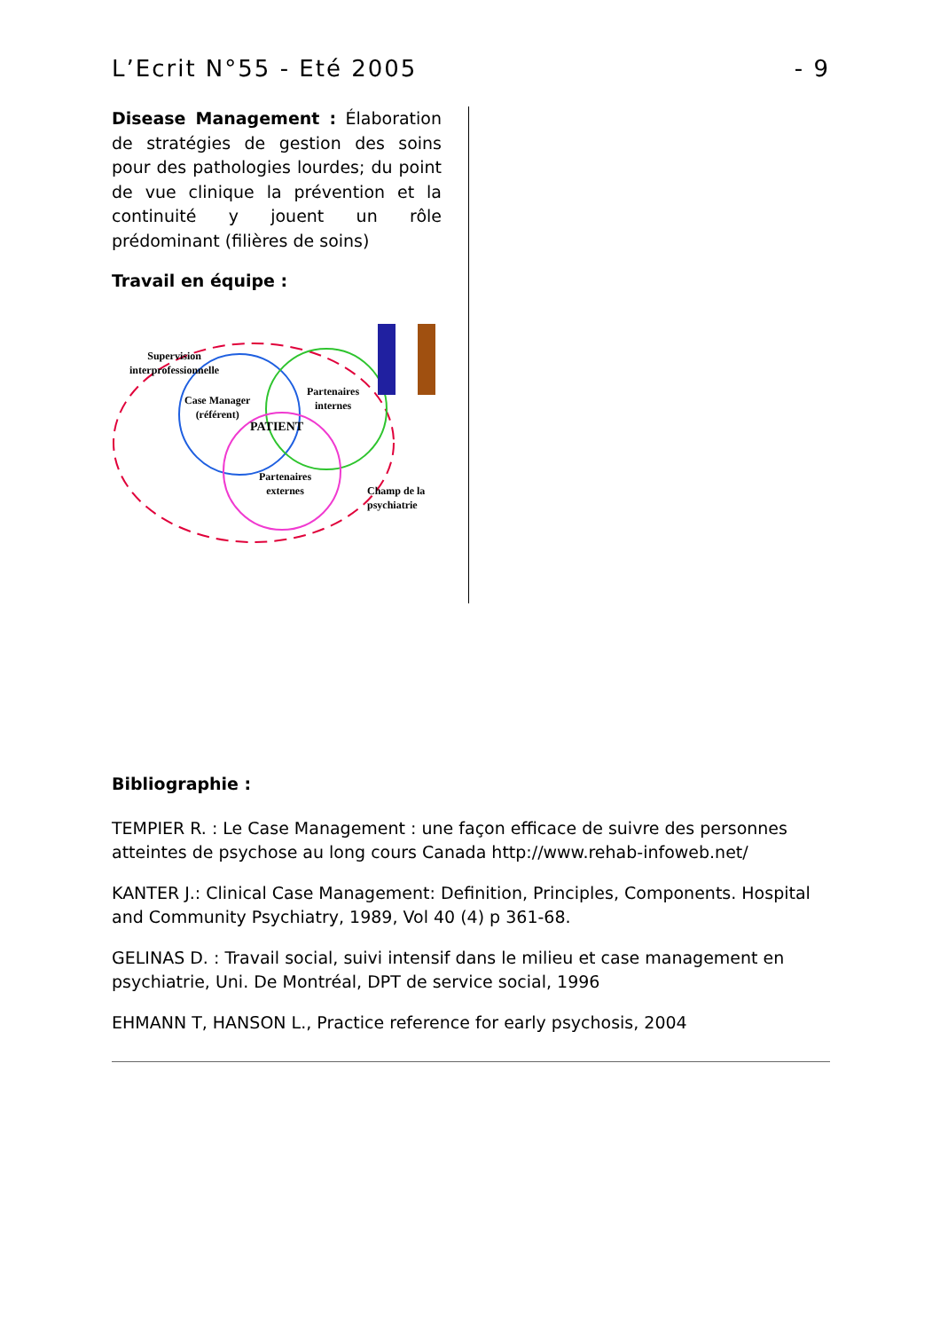L’Ecrit N°55 - Eté 2005 - 9
Disease Management : Élaboration de stratégies de gestion des soins pour des pathologies lourdes; du point de vue clinique la prévention et la continuité y jouent un rôle prédominant (filières de soins)
Travail en équipe :
Supervision
interprofessionnelle
Case Manager
(référent)
Partenaires
internes
PATIENT
Partenaires
externes Champ de la
psychiatrie
Bibliographie :
TEMPIER R. : Le Case Management : une façon efficace de suivre des personnes atteintes de psychose au long cours Canada http://www.rehab-infoweb.net/
KANTER J.: Clinical Case Management: Definition, Principles, Components. Hospital and Community Psychiatry, 1989, Vol 40 (4) p 361-68.
GELINAS D. : Travail social, suivi intensif dans le milieu et case management en psychiatrie, Uni. De Montréal, DPT de service social, 1996
EHMANN T, HANSON L., Practice reference for early psychosis, 2004